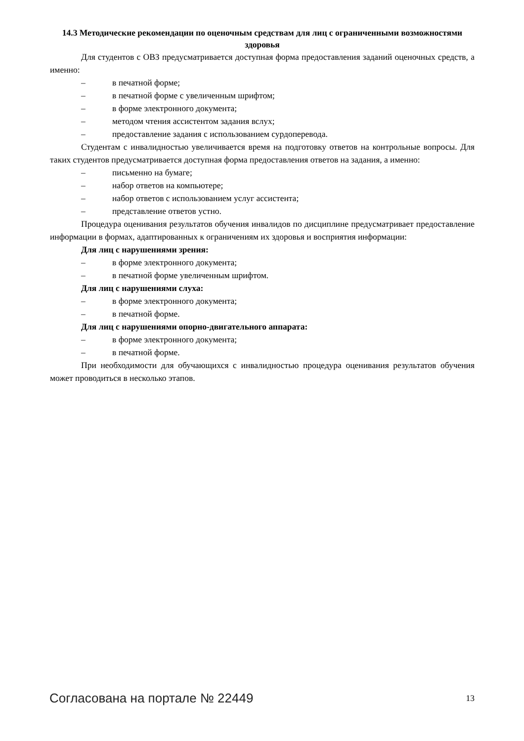14.3 Методические рекомендации по оценочным средствам для лиц с ограниченными возможностями здоровья
Для студентов с ОВЗ предусматривается доступная форма предоставления заданий оценочных средств, а именно:
– в печатной форме;
– в печатной форме с увеличенным шрифтом;
– в форме электронного документа;
– методом чтения ассистентом задания вслух;
– предоставление задания с использованием сурдоперевода.
Студентам с инвалидностью увеличивается время на подготовку ответов на контрольные вопросы. Для таких студентов предусматривается доступная форма предоставления ответов на задания, а именно:
– письменно на бумаге;
– набор ответов на компьютере;
– набор ответов с использованием услуг ассистента;
– представление ответов устно.
Процедура оценивания результатов обучения инвалидов по дисциплине предусматривает предоставление информации в формах, адаптированных к ограничениям их здоровья и восприятия информации:
Для лиц с нарушениями зрения:
– в форме электронного документа;
– в печатной форме увеличенным шрифтом.
Для лиц с нарушениями слуха:
– в форме электронного документа;
– в печатной форме.
Для лиц с нарушениями опорно-двигательного аппарата:
– в форме электронного документа;
– в печатной форме.
При необходимости для обучающихся с инвалидностью процедура оценивания результатов обучения может проводиться в несколько этапов.
Согласована на портале № 22449
13